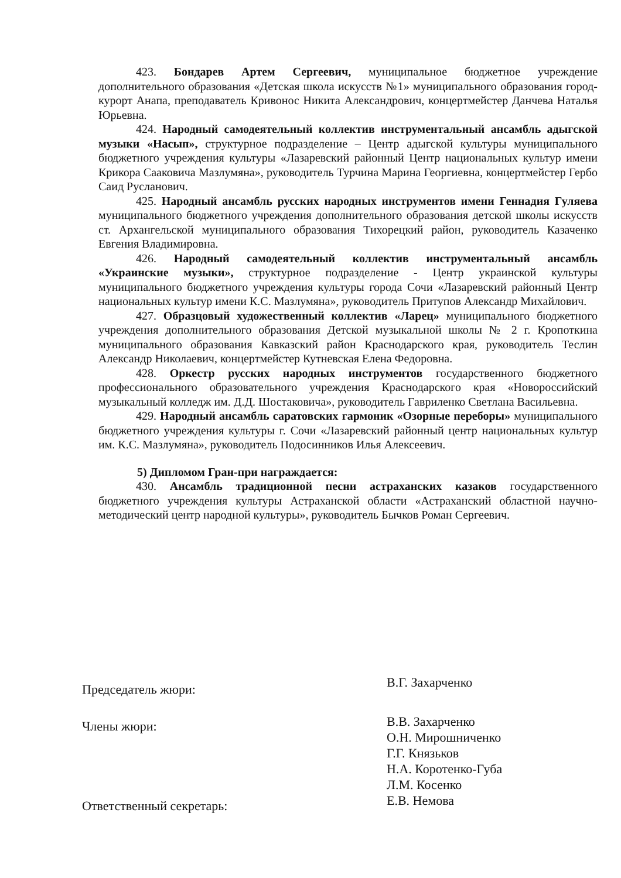423. Бондарев Артем Сергеевич, муниципальное бюджетное учреждение дополнительного образования «Детская школа искусств №1» муниципального образования город-курорт Анапа, преподаватель Кривонос Никита Александрович, концертмейстер Данчева Наталья Юрьевна.
424. Народный самодеятельный коллектив инструментальный ансамбль адыгской музыки «Насып», структурное подразделение – Центр адыгской культуры муниципального бюджетного учреждения культуры «Лазаревский районный Центр национальных культур имени Крикора Сааковича Мазлумяна», руководитель Турчина Марина Георгиевна, концертмейстер Гербо Саид Русланович.
425. Народный ансамбль русских народных инструментов имени Геннадия Гуляева муниципального бюджетного учреждения дополнительного образования детской школы искусств ст. Архангельской муниципального образования Тихорецкий район, руководитель Казаченко Евгения Владимировна.
426. Народный самодеятельный коллектив инструментальный ансамбль «Украинские музыки», структурное подразделение - Центр украинской культуры муниципального бюджетного учреждения культуры города Сочи «Лазаревский районный Центр национальных культур имени К.С. Мазлумяна», руководитель Притупов Александр Михайлович.
427. Образцовый художественный коллектив «Ларец» муниципального бюджетного учреждения дополнительного образования Детской музыкальной школы № 2 г. Кропоткина муниципального образования Кавказский район Краснодарского края, руководитель Теслин Александр Николаевич, концертмейстер Кутневская Елена Федоровна.
428. Оркестр русских народных инструментов государственного бюджетного профессионального образовательного учреждения Краснодарского края «Новороссийский музыкальный колледж им. Д.Д. Шостаковича», руководитель Гавриленко Светлана Васильевна.
429. Народный ансамбль саратовских гармоник «Озорные переборы» муниципального бюджетного учреждения культуры г. Сочи «Лазаревский районный центр национальных культур им. К.С. Мазлумяна», руководитель Подосинников Илья Алексеевич.
5) Дипломом Гран-при награждается:
430. Ансамбль традиционной песни астраханских казаков государственного бюджетного учреждения культуры Астраханской области «Астраханский областной научно-методический центр народной культуры», руководитель Бычков Роман Сергеевич.
Председатель жюри:
В.Г. Захарченко
Члены жюри:
В.В. Захарченко
О.Н. Мирошниченко
Г.Г. Князьков
Н.А. Коротенко-Губа
Л.М. Косенко
Е.В. Немова
Ответственный секретарь: